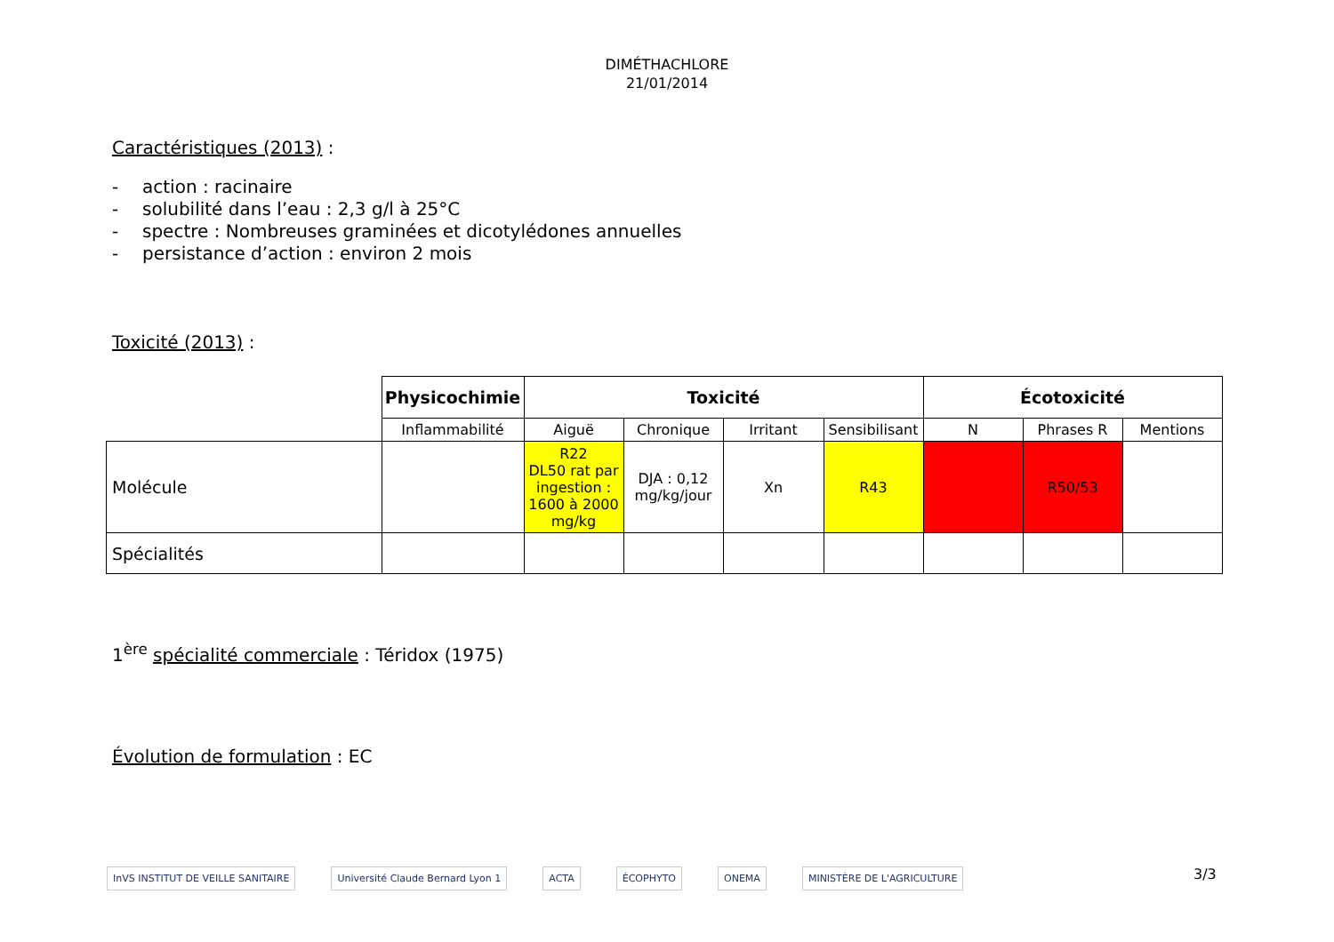DIMÉTHACHLORE
21/01/2014
Caractéristiques (2013) :
- action : racinaire
- solubilité dans l’eau : 2,3 g/l à 25°C
- spectre : Nombreuses graminées et dicotylédones annuelles
- persistance d’action : environ 2 mois
Toxicité (2013) :
| | Physicochimie | Toxicité | | | | Écotoxicité | | |
| | Inflammabilité | Aiguë | Chronique | Irritant | Sensibilisant | N | Phrases R | Mentions |
| Molécule | | R22 DL50 rat par ingestion : 1600 à 2000 mg/kg | DJA : 0,12 mg/kg/jour | Xn | R43 | | R50/53 | |
| Spécialités | | | | | | | | |
1<sup>ère</sup> spécialité commerciale : Téridox (1975)
Évolution de formulation : EC
InVS INSTITUT DE VEILLE SANITAIRE
Université Claude Bernard Lyon 1
ACTA ÉCOPHYTO ONEMA MINISTÈRE DE L'AGRICULTURE
3/3